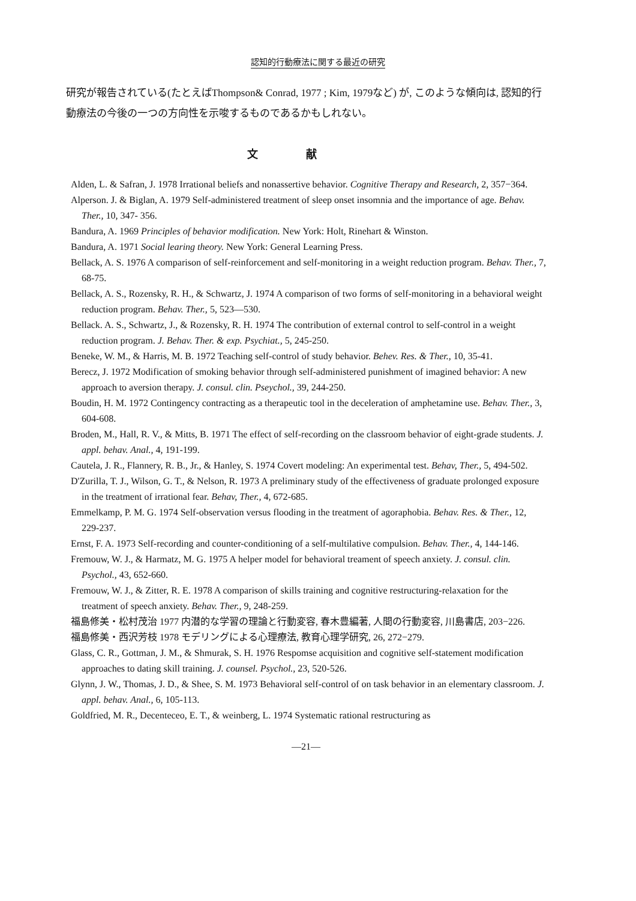認知的行動療法に関する最近の研究
研究が報告されている(たとえばThompson& Conrad, 1977 ; Kim, 1979など) が, このような傾向は, 認知的行動療法の今後の一つの方向性を示唆するものであるかもしれない。
文献
Alden, L. & Safran, J. 1978 Irrational beliefs and nonassertive behavior. Cognitive Therapy and Research, 2, 357−364.
Alperson. J. & Biglan, A. 1979 Self-administered treatment of sleep onset insomnia and the importance of age. Behav. Ther., 10, 347- 356.
Bandura, A. 1969 Principles of behavior modification. New York: Holt, Rinehart & Winston.
Bandura, A. 1971 Social learing theory. New York: General Learning Press.
Bellack, A. S. 1976 A comparison of self-reinforcement and self-monitoring in a weight reduction program. Behav. Ther., 7, 68-75.
Bellack, A. S., Rozensky, R. H., & Schwartz, J. 1974 A comparison of two forms of self-monitoring in a behavioral weight reduction program. Behav. Ther., 5, 523—530.
Bellack. A. S., Schwartz, J., & Rozensky, R. H. 1974 The contribution of external control to self-control in a weight reduction program. J. Behav. Ther. & exp. Psychiat., 5, 245-250.
Beneke, W. M., & Harris, M. B. 1972 Teaching self-control of study behavior. Behev. Res. & Ther., 10, 35-41.
Berecz, J. 1972 Modification of smoking behavior through self-administered punishment of imagined behavior: A new approach to aversion therapy. J. consul. clin. Pseychol., 39, 244-250.
Boudin, H. M. 1972 Contingency contracting as a therapeutic tool in the deceleration of amphetamine use. Behav. Ther., 3, 604-608.
Broden, M., Hall, R. V., & Mitts, B. 1971 The effect of self-recording on the classroom behavior of eight-grade students. J. appl. behav. Anal., 4, 191-199.
Cautela, J. R., Flannery, R. B., Jr., & Hanley, S. 1974 Covert modeling: An experimental test. Behav, Ther., 5, 494-502.
D'Zurilla, T. J., Wilson, G. T., & Nelson, R. 1973 A preliminary study of the effectiveness of graduate prolonged exposure in the treatment of irrational fear. Behav, Ther., 4, 672-685.
Emmelkamp, P. M. G. 1974 Self-observation versus flooding in the treatment of agoraphobia. Behav. Res. & Ther., 12, 229-237.
Ernst, F. A. 1973 Self-recording and counter-conditioning of a self-multilative compulsion. Behav. Ther., 4, 144-146.
Fremouw, W. J., & Harmatz, M. G. 1975 A helper model for behavioral treament of speech anxiety. J. consul. clin. Psychol., 43, 652-660.
Fremouw, W. J., & Zitter, R. E. 1978 A comparison of skills training and cognitive restructuring-relaxation for the treatment of speech anxiety. Behav. Ther., 9, 248-259.
福島修美・松村茂治 1977 内潜的な学習の理論と行動変容, 春木豊編著, 人間の行動変容, 川島書店, 203−226.
福島修美・西沢芳枝 1978 モデリングによる心理療法, 教育心理学研究, 26, 272−279.
Glass, C. R., Gottman, J. M., & Shmurak, S. H. 1976 Respomse acquisition and cognitive self-statement modification approaches to dating skill training. J. counsel. Psychol., 23, 520-526.
Glynn, J. W., Thomas, J. D., & Shee, S. M. 1973 Behavioral self-control of on task behavior in an elementary classroom. J. appl. behav. Anal., 6, 105-113.
Goldfried, M. R., Decenteceo, E. T., & weinberg, L. 1974 Systematic rational restructuring as
—21—